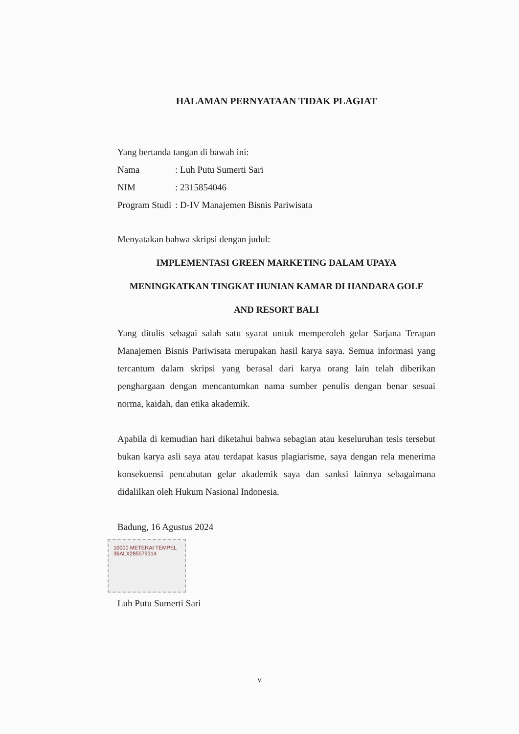HALAMAN PERNYATAAN TIDAK PLAGIAT
Yang bertanda tangan di bawah ini:
Nama: Luh Putu Sumerti Sari
NIM: 2315854046
Program Studi: D-IV Manajemen Bisnis Pariwisata
Menyatakan bahwa skripsi dengan judul:
IMPLEMENTASI GREEN MARKETING DALAM UPAYA
MENINGKATKAN TINGKAT HUNIAN KAMAR DI HANDARA GOLF
AND RESORT BALI
Yang ditulis sebagai salah satu syarat untuk memperoleh gelar Sarjana Terapan Manajemen Bisnis Pariwisata merupakan hasil karya saya. Semua informasi yang tercantum dalam skripsi yang berasal dari karya orang lain telah diberikan penghargaan dengan mencantumkan nama sumber penulis dengan benar sesuai norma, kaidah, dan etika akademik.
Apabila di kemudian hari diketahui bahwa sebagian atau keseluruhan tesis tersebut bukan karya asli saya atau terdapat kasus plagiarisme, saya dengan rela menerima konsekuensi pencabutan gelar akademik saya dan sanksi lainnya sebagaimana didalilkan oleh Hukum Nasional Indonesia.
Badung, 16 Agustus 2024
10000 METERAI TEMPEL 36ALX285579314
Luh Putu Sumerti Sari
v